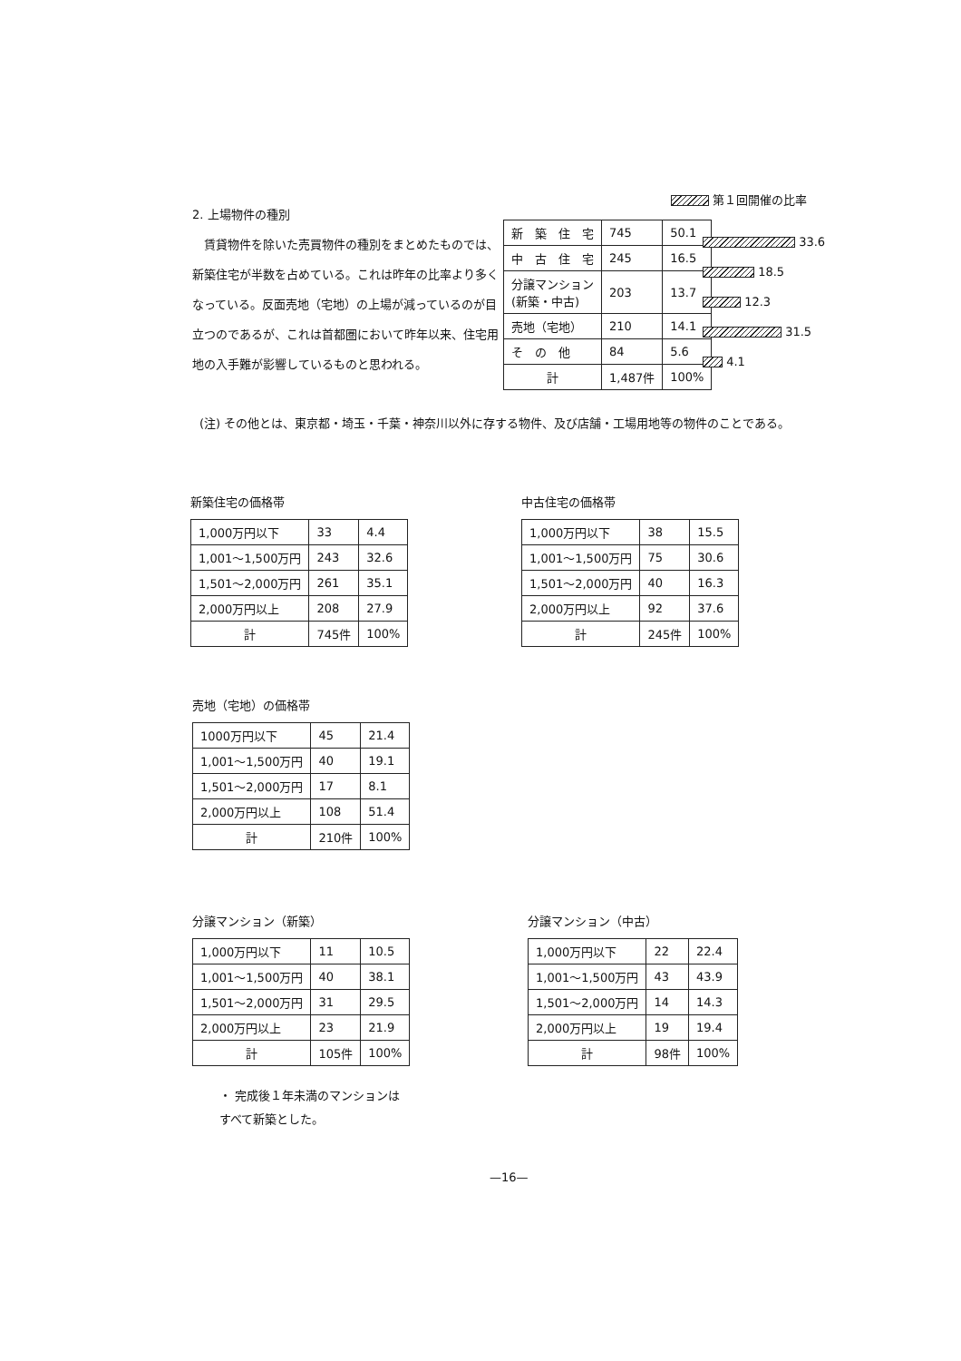第１回開催の比率
2. 上場物件の種別
　賃貸物件を除いた売買物件の種別をまとめたものでは、新築住宅が半数を占めている。これは昨年の比率より多くなっている。反面売地（宅地）の上場が減っているのが目立つのであるが、これは首都圏において昨年以来、住宅用地の入手難が影響しているものと思われる。
| 新 築 住 宅 | 745 | 50.1 |
| 中 古 住 宅 | 245 | 16.5 |
| 分譲マンション (新築・中古) | 203 | 13.7 |
| 売地（宅地） | 210 | 14.1 |
| そ の 他 | 84 | 5.6 |
| 計 | 1,487件 | 100% |
33.6
18.5
12.3
31.5
4.1
(注) その他とは、東京都・埼玉・千葉・神奈川以外に存する物件、及び店舗・工場用地等の物件のことである。
新築住宅の価格帯
| 1,000万円以下 | 33 | 4.4 |
| 1,001〜1,500万円 | 243 | 32.6 |
| 1,501〜2,000万円 | 261 | 35.1 |
| 2,000万円以上 | 208 | 27.9 |
| 計 | 745件 | 100% |
中古住宅の価格帯
| 1,000万円以下 | 38 | 15.5 |
| 1,001〜1,500万円 | 75 | 30.6 |
| 1,501〜2,000万円 | 40 | 16.3 |
| 2,000万円以上 | 92 | 37.6 |
| 計 | 245件 | 100% |
売地（宅地）の価格帯
| 1000万円以下 | 45 | 21.4 |
| 1,001〜1,500万円 | 40 | 19.1 |
| 1,501〜2,000万円 | 17 | 8.1 |
| 2,000万円以上 | 108 | 51.4 |
| 計 | 210件 | 100% |
分譲マンション（新築）
| 1,000万円以下 | 11 | 10.5 |
| 1,001〜1,500万円 | 40 | 38.1 |
| 1,501〜2,000万円 | 31 | 29.5 |
| 2,000万円以上 | 23 | 21.9 |
| 計 | 105件 | 100% |
・ 完成後１年未満のマンションは
すべて新築とした。
分譲マンション（中古）
| 1,000万円以下 | 22 | 22.4 |
| 1,001〜1,500万円 | 43 | 43.9 |
| 1,501〜2,000万円 | 14 | 14.3 |
| 2,000万円以上 | 19 | 19.4 |
| 計 | 98件 | 100% |
—16—